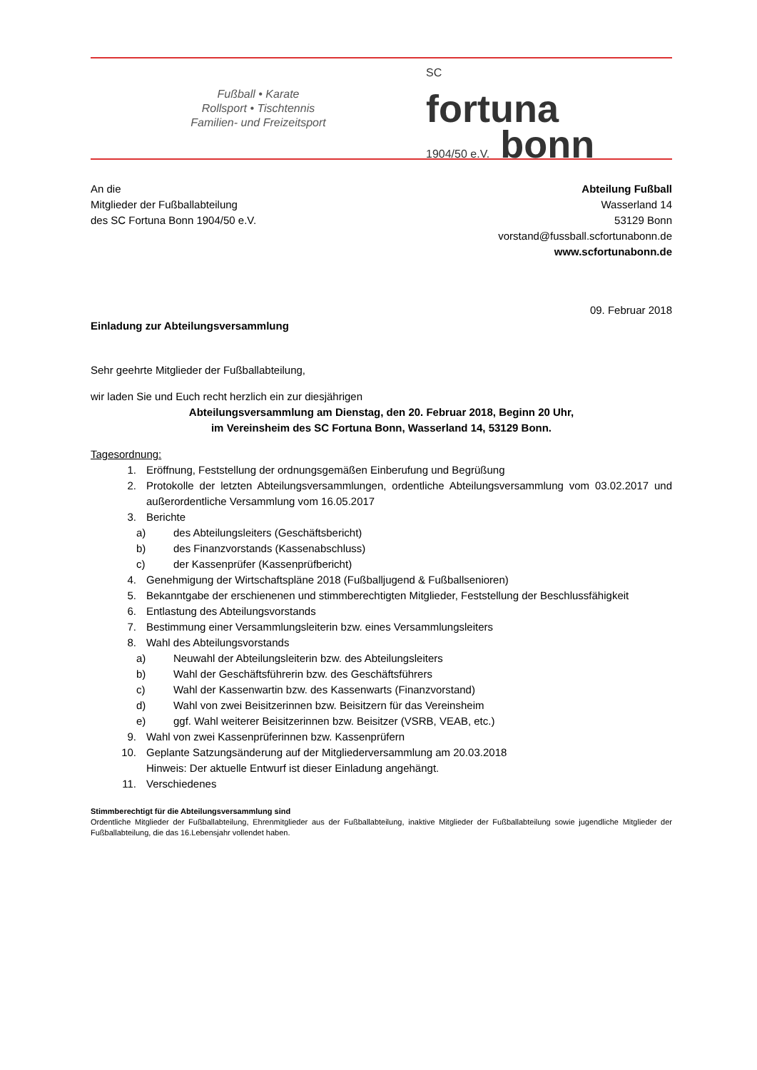Fußball • Karate
Rollsport • Tischtennis
Familien- und Freizeitsport
SC
fortuna
1904/50 e.V. bonn
An die
Mitglieder der Fußballabteilung
des SC Fortuna Bonn 1904/50 e.V.
Abteilung Fußball
Wasserland 14
53129 Bonn
vorstand@fussball.scfortunabonn.de
www.scfortunabonn.de
09. Februar 2018
Einladung zur Abteilungsversammlung
Sehr geehrte Mitglieder der Fußballabteilung,
wir laden Sie und Euch recht herzlich ein zur diesjährigen
Abteilungsversammlung am Dienstag, den 20. Februar 2018, Beginn 20 Uhr,
im Vereinsheim des SC Fortuna Bonn, Wasserland 14, 53129 Bonn.
Tagesordnung:
1. Eröffnung, Feststellung der ordnungsgemäßen Einberufung und Begrüßung
2. Protokolle der letzten Abteilungsversammlungen, ordentliche Abteilungsversammlung vom 03.02.2017 und außerordentliche Versammlung vom 16.05.2017
3. Berichte
a) des Abteilungsleiters (Geschäftsbericht)
b) des Finanzvorstands (Kassenabschluss)
c) der Kassenprüfer (Kassenprüfbericht)
4. Genehmigung der Wirtschaftspläne 2018 (Fußballjugend & Fußballsenioren)
5. Bekanntgabe der erschienenen und stimmberechtigten Mitglieder, Feststellung der Beschlussfähigkeit
6. Entlastung des Abteilungsvorstands
7. Bestimmung einer Versammlungsleiterin bzw. eines Versammlungsleiters
8. Wahl des Abteilungsvorstands
a) Neuwahl der Abteilungsleiterin bzw. des Abteilungsleiters
b) Wahl der Geschäftsführerin bzw. des Geschäftsführers
c) Wahl der Kassenwartin bzw. des Kassenwarts (Finanzvorstand)
d) Wahl von zwei Beisitzerinnen bzw. Beisitzern für das Vereinsheim
e) ggf. Wahl weiterer Beisitzerinnen bzw. Beisitzer (VSRB, VEAB, etc.)
9. Wahl von zwei Kassenprüferinnen bzw. Kassenprüfern
10. Geplante Satzungsänderung auf der Mitgliederversammlung am 20.03.2018
Hinweis: Der aktuelle Entwurf ist dieser Einladung angehängt.
11. Verschiedenes
Stimmberechtigt für die Abteilungsversammlung sind
Ordentliche Mitglieder der Fußballabteilung, Ehrenmitglieder aus der Fußballabteilung, inaktive Mitglieder der Fußballabteilung sowie jugendliche Mitglieder der Fußballabteilung, die das 16.Lebensjahr vollendet haben.